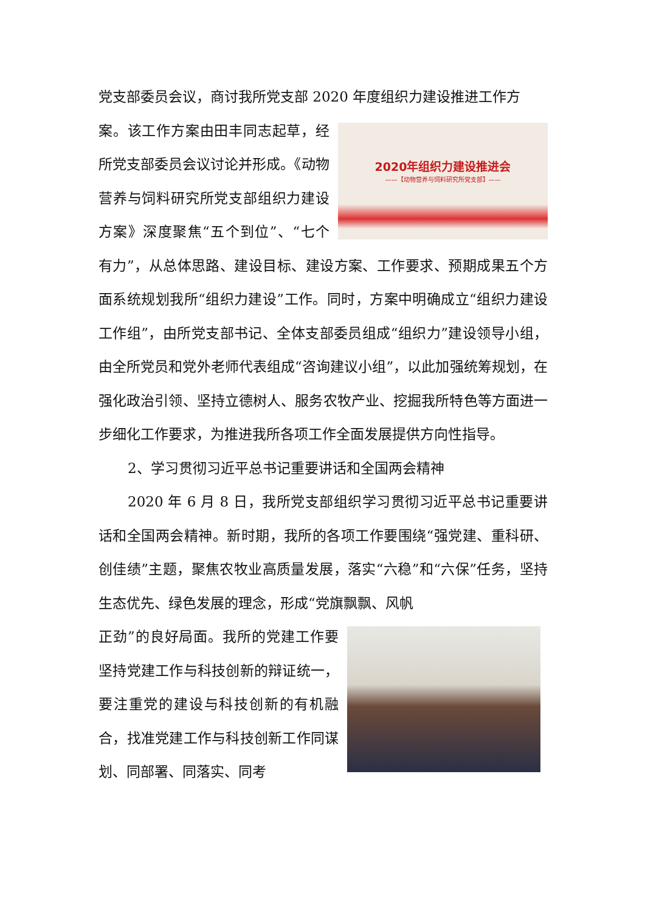党支部委员会议，商讨我所党支部 2020 年度组织力建设推进工作方
2020年组织力建设推进会
——【动物营养与饲料研究所党支部】——
案。该工作方案由田丰同志起草，经所党支部委员会议讨论并形成。《动物营养与饲料研究所党支部组织力建设方案》深度聚焦“五个到位”、“七个有力”，从总体思路、建设目标、建设方案、工作要求、预期成果五个方面系统规划我所“组织力建设”工作。同时，方案中明确成立“组织力建设工作组”，由所党支部书记、全体支部委员组成“组织力”建设领导小组，由全所党员和党外老师代表组成“咨询建议小组”，以此加强统筹规划，在强化政治引领、坚持立德树人、服务农牧产业、挖掘我所特色等方面进一步细化工作要求，为推进我所各项工作全面发展提供方向性指导。
2、学习贯彻习近平总书记重要讲话和全国两会精神
2020 年 6 月 8 日，我所党支部组织学习贯彻习近平总书记重要讲话和全国两会精神。新时期，我所的各项工作要围绕“强党建、重科研、创佳绩”主题，聚焦农牧业高质量发展，落实“六稳”和“六保”任务，坚持生态优先、绿色发展的理念，形成“党旗飘飘、风帆
正劲”的良好局面。我所的党建工作要坚持党建工作与科技创新的辩证统一，要注重党的建设与科技创新的有机融合，找准党建工作与科技创新工作同谋划、同部署、同落实、同考